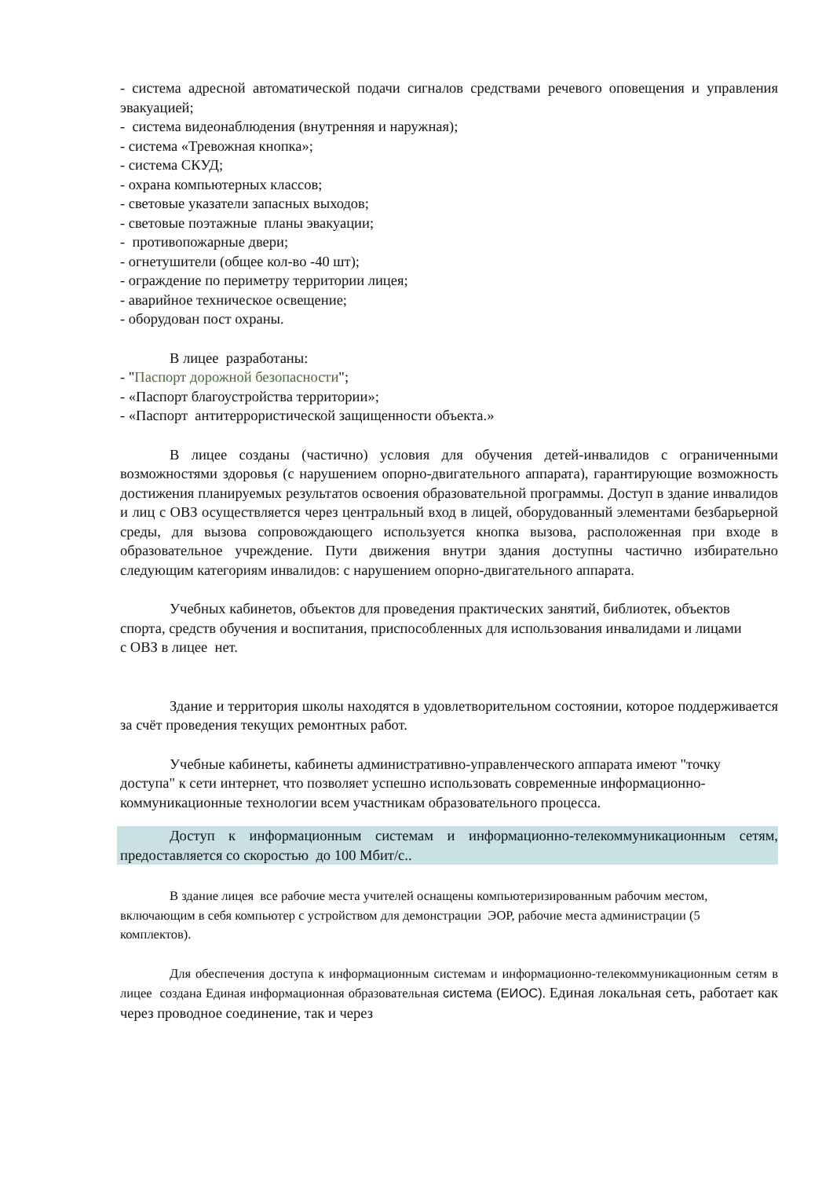- система адресной автоматической подачи сигналов средствами речевого оповещения и управления эвакуацией;
- система видеонаблюдения (внутренняя и наружная);
- система «Тревожная кнопка»;
- система СКУД;
- охрана компьютерных классов;
- световые указатели запасных выходов;
- световые поэтажные планы эвакуации;
- противопожарные двери;
- огнетушители (общее кол-во -40 шт);
- ограждение по периметру территории лицея;
- аварийное техническое освещение;
- оборудован пост охраны.
В лицее разработаны:
- "Паспорт дорожной безопасности";
- «Паспорт благоустройства территории»;
- «Паспорт антитеррористической защищенности объекта.»
В лицее созданы (частично) условия для обучения детей-инвалидов с ограниченными возможностями здоровья (с нарушением опорно-двигательного аппарата), гарантирующие возможность достижения планируемых результатов освоения образовательной программы. Доступ в здание инвалидов и лиц с ОВЗ осуществляется через центральный вход в лицей, оборудованный элементами безбарьерной среды, для вызова сопровождающего используется кнопка вызова, расположенная при входе в образовательное учреждение. Пути движения внутри здания доступны частично избирательно следующим категориям инвалидов: с нарушением опорно-двигательного аппарата.
Учебных кабинетов, объектов для проведения практических занятий, библиотек, объектов спорта, средств обучения и воспитания, приспособленных для использования инвалидами и лицами с ОВЗ в лицее нет.
Здание и территория школы находятся в удовлетворительном состоянии, которое поддерживается за счёт проведения текущих ремонтных работ.
Учебные кабинеты, кабинеты административно-управленческого аппарата имеют "точку доступа" к сети интернет, что позволяет успешно использовать современные информационно-коммуникационные технологии всем участникам образовательного процесса.
Доступ к информационным системам и информационно-телекоммуникационным сетям, предоставляется со скоростью до 100 Мбит/с..
В здание лицея все рабочие места учителей оснащены компьютеризированным рабочим местом, включающим в себя компьютер с устройством для демонстрации ЭОР, рабочие места администрации (5 комплектов).
Для обеспечения доступа к информационным системам и информационно-телекоммуникационным сетям в лицее создана Единая информационная образовательная система (ЕИОС). Единая локальная сеть, работает как через проводное соединение, так и через